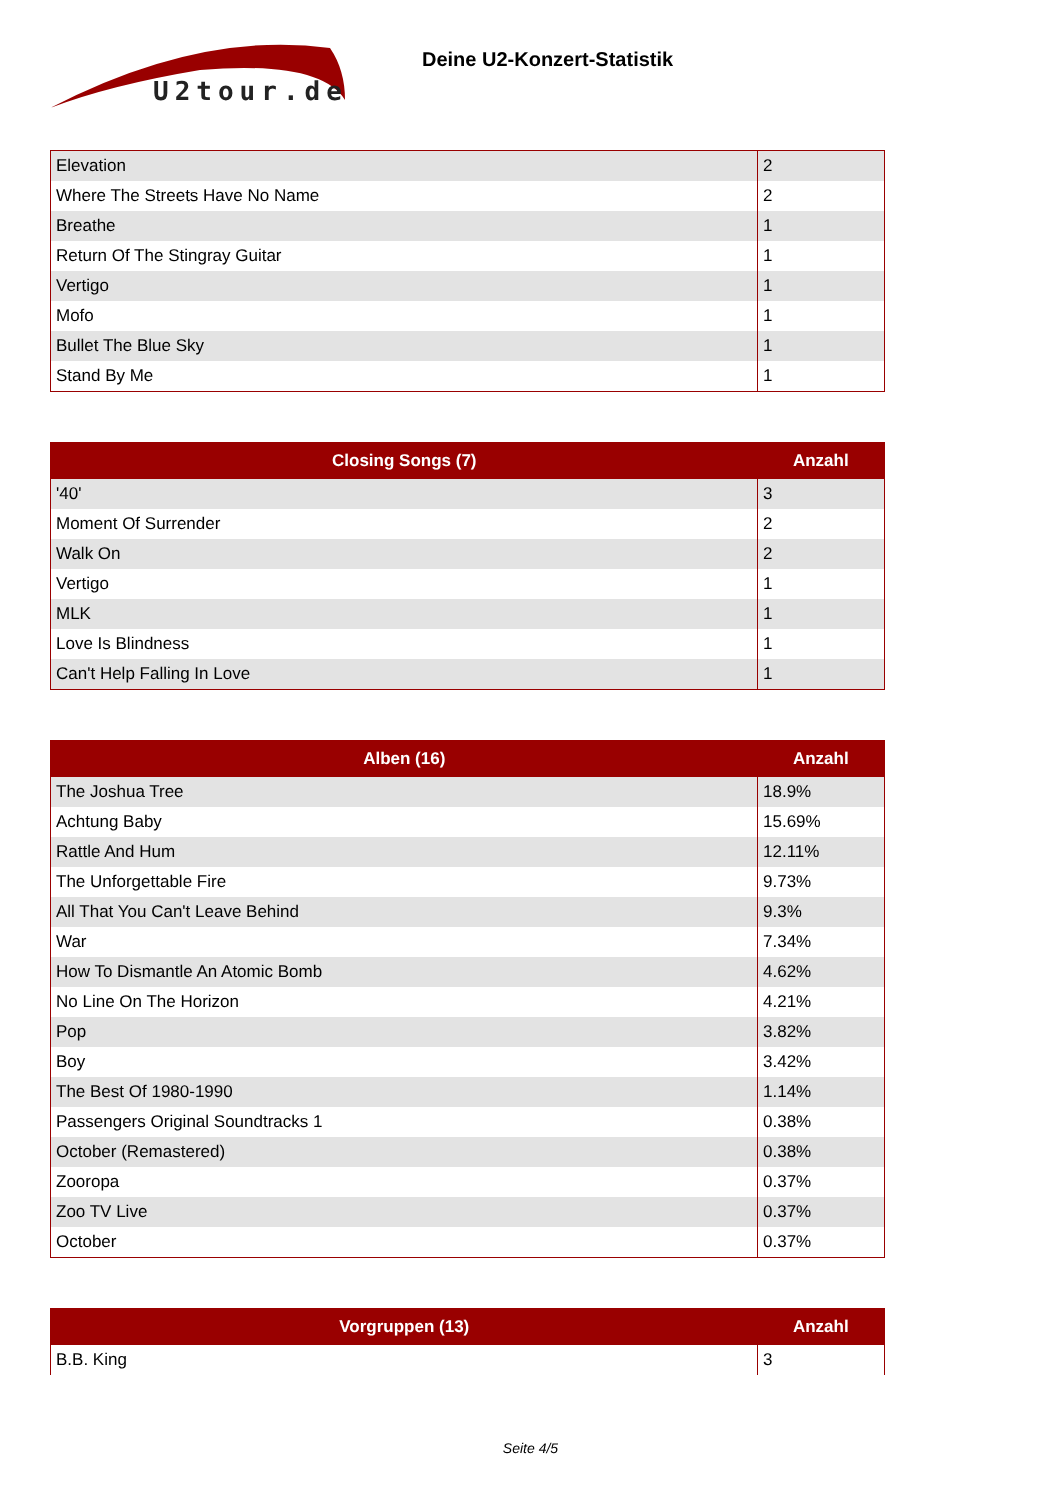U2tour.de
Deine U2-Konzert-Statistik
| Elevation | 2 |
| Where The Streets Have No Name | 2 |
| Breathe | 1 |
| Return Of The Stingray Guitar | 1 |
| Vertigo | 1 |
| Mofo | 1 |
| Bullet The Blue Sky | 1 |
| Stand By Me | 1 |
| Closing Songs (7) | Anzahl |
| --- | --- |
| '40' | 3 |
| Moment Of Surrender | 2 |
| Walk On | 2 |
| Vertigo | 1 |
| MLK | 1 |
| Love Is Blindness | 1 |
| Can't Help Falling In Love | 1 |
| Alben (16) | Anzahl |
| --- | --- |
| The Joshua Tree | 18.9% |
| Achtung Baby | 15.69% |
| Rattle And Hum | 12.11% |
| The Unforgettable Fire | 9.73% |
| All That You Can't Leave Behind | 9.3% |
| War | 7.34% |
| How To Dismantle An Atomic Bomb | 4.62% |
| No Line On The Horizon | 4.21% |
| Pop | 3.82% |
| Boy | 3.42% |
| The Best Of 1980-1990 | 1.14% |
| Passengers Original Soundtracks 1 | 0.38% |
| October (Remastered) | 0.38% |
| Zooropa | 0.37% |
| Zoo TV Live | 0.37% |
| October | 0.37% |
| Vorgruppen (13) | Anzahl |
| --- | --- |
| B.B. King | 3 |
Seite 4/5